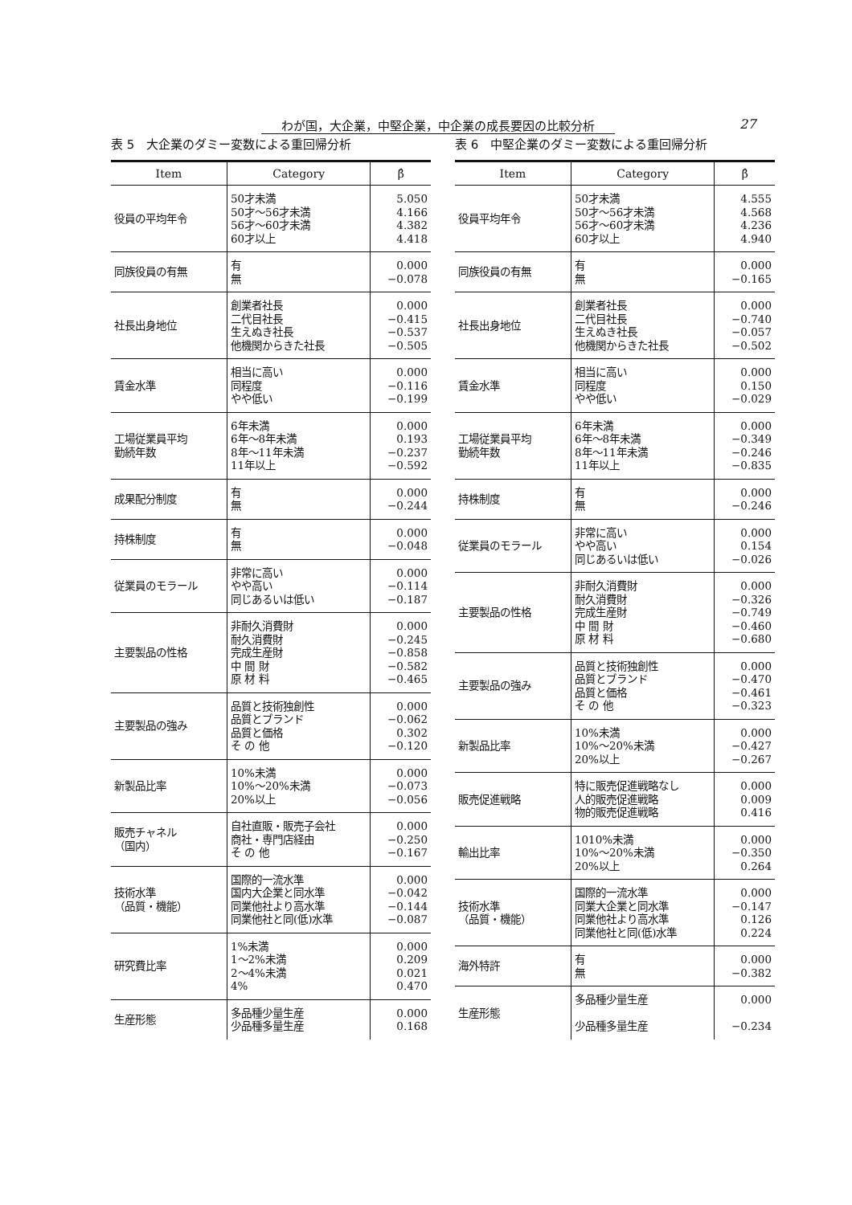わが国，大企業，中堅企業，中企業の成長要因の比較分析 27
表 5　大企業のダミー変数による重回帰分析
| Item | Category | β̂ |
| --- | --- | --- |
| 役員の平均年令 | 50才未満 50才～56才未満 56才～60才未満 60才以上 | 5.050 4.166 4.382 4.418 |
| 同族役員の有無 | 有 無 | 0.000 −0.078 |
| 社長出身地位 | 創業者社長 二代目社長 生えぬき社長 他機関からきた社長 | 0.000 −0.415 −0.537 −0.505 |
| 賃金水準 | 相当に高い 同程度 やや低い | 0.000 −0.116 −0.199 |
| 工場従業員平均 勤続年数 | 6年未満 6年～8年未満 8年～11年未満 11年以上 | 0.000 0.193 −0.237 −0.592 |
| 成果配分制度 | 有 無 | 0.000 −0.244 |
| 持株制度 | 有 無 | 0.000 −0.048 |
| 従業員のモラール | 非常に高い やや高い 同じあるいは低い | 0.000 −0.114 −0.187 |
| 主要製品の性格 | 非耐久消費財 耐久消費財 完成生産財 中 間 財 原 材 料 | 0.000 −0.245 −0.858 −0.582 −0.465 |
| 主要製品の強み | 品質と技術独創性 品質とブランド 品質と価格 そ の 他 | 0.000 −0.062 0.302 −0.120 |
| 新製品比率 | 10%未満 10%～20%未満 20%以上 | 0.000 −0.073 −0.056 |
| 販売チャネル （国内） | 自社直販・販売子会社 商社・専門店経由 そ の 他 | 0.000 −0.250 −0.167 |
| 技術水準 （品質・機能） | 国際的一流水準 国内大企業と同水準 同業他社より高水準 同業他社と同(低)水準 | 0.000 −0.042 −0.144 −0.087 |
| 研究費比率 | 1%未満 1～2%未満 2～4%未満 4% | 0.000 0.209 0.021 0.470 |
| 生産形態 | 多品種少量生産 少品種多量生産 | 0.000 0.168 |
表 6　中堅企業のダミー変数による重回帰分析
| Item | Category | β̂ |
| --- | --- | --- |
| 役員平均年令 | 50才未満 50才～56才未満 56才～60才未満 60才以上 | 4.555 4.568 4.236 4.940 |
| 同族役員の有無 | 有 無 | 0.000 −0.165 |
| 社長出身地位 | 創業者社長 二代目社長 生えぬき社長 他機関からきた社長 | 0.000 −0.740 −0.057 −0.502 |
| 賃金水準 | 相当に高い 同程度 やや低い | 0.000 0.150 −0.029 |
| 工場従業員平均 勤続年数 | 6年未満 6年～8年未満 8年～11年未満 11年以上 | 0.000 −0.349 −0.246 −0.835 |
| 持株制度 | 有 無 | 0.000 −0.246 |
| 従業員のモラール | 非常に高い やや高い 同じあるいは低い | 0.000 0.154 −0.026 |
| 主要製品の性格 | 非耐久消費財 耐久消費財 完成生産財 中 間 財 原 材 料 | 0.000 −0.326 −0.749 −0.460 −0.680 |
| 主要製品の強み | 品質と技術独創性 品質とブランド 品質と価格 そ の 他 | 0.000 −0.470 −0.461 −0.323 |
| 新製品比率 | 10%未満 10%～20%未満 20%以上 | 0.000 −0.427 −0.267 |
| 販売促進戦略 | 特に販売促進戦略なし 人的販売促進戦略 物的販売促進戦略 | 0.000 0.009 0.416 |
| 輸出比率 | 1010%未満 10%～20%未満 20%以上 | 0.000 −0.350 0.264 |
| 技術水準 （品質・機能） | 国際的一流水準 同業大企業と同水準 同業他社より高水準 同業他社と同(低)水準 | 0.000 −0.147 0.126 0.224 |
| 海外特許 | 有 無 | 0.000 −0.382 |
| 生産形態 | 多品種少量生産 少品種多量生産 | 0.000 −0.234 |